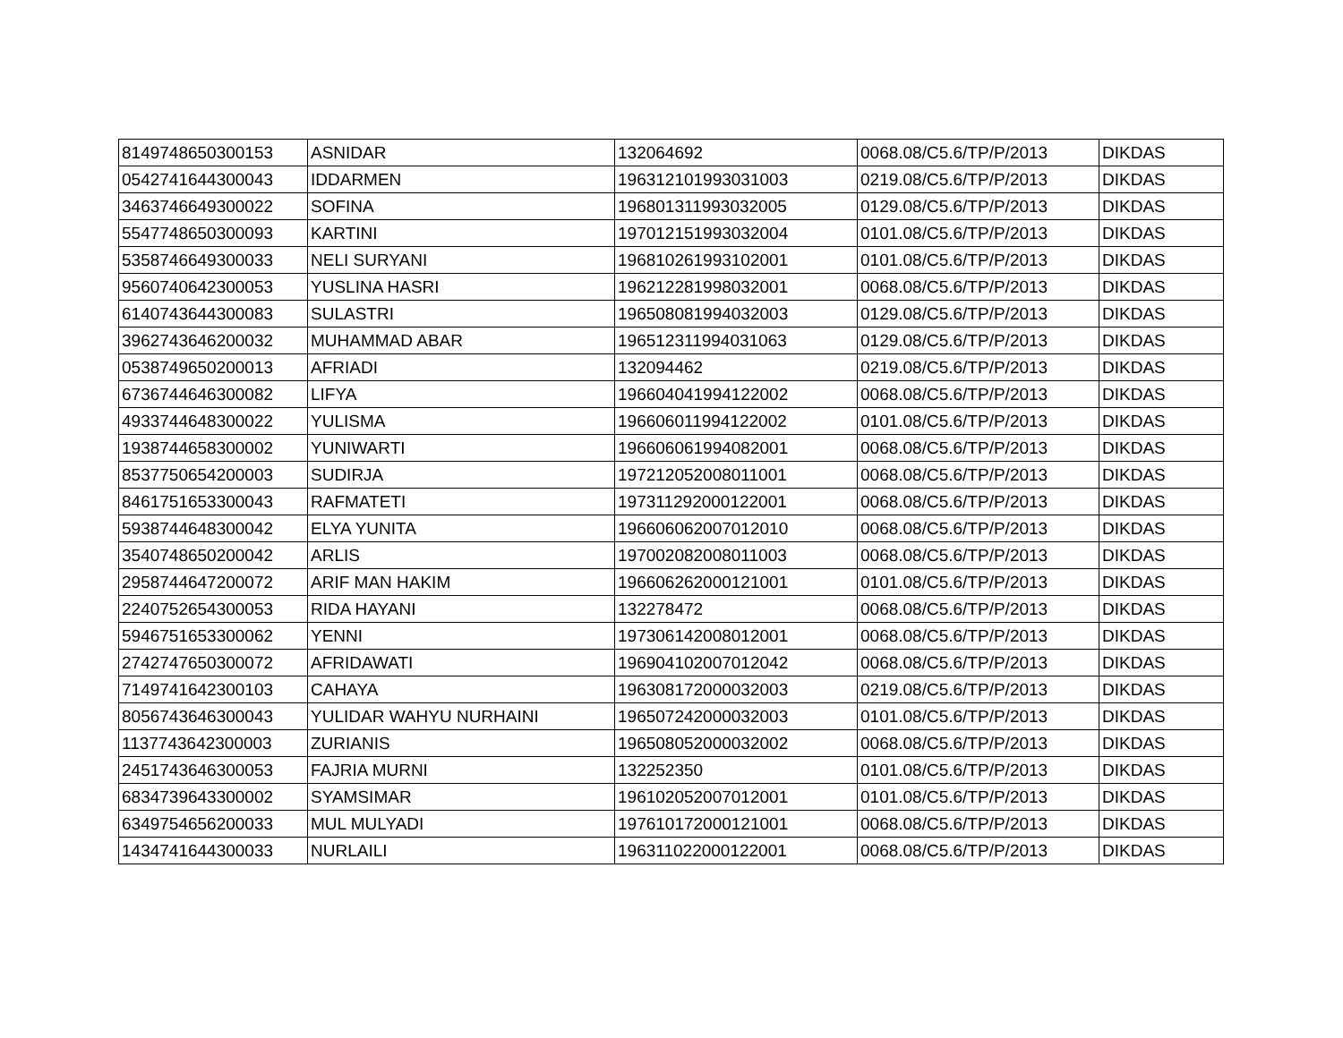| 8149748650300153 | ASNIDAR | 132064692 | 0068.08/C5.6/TP/P/2013 | DIKDAS |
| 0542741644300043 | IDDARMEN | 196312101993031003 | 0219.08/C5.6/TP/P/2013 | DIKDAS |
| 3463746649300022 | SOFINA | 196801311993032005 | 0129.08/C5.6/TP/P/2013 | DIKDAS |
| 5547748650300093 | KARTINI | 197012151993032004 | 0101.08/C5.6/TP/P/2013 | DIKDAS |
| 5358746649300033 | NELI SURYANI | 196810261993102001 | 0101.08/C5.6/TP/P/2013 | DIKDAS |
| 9560740642300053 | YUSLINA HASRI | 196212281998032001 | 0068.08/C5.6/TP/P/2013 | DIKDAS |
| 6140743644300083 | SULASTRI | 196508081994032003 | 0129.08/C5.6/TP/P/2013 | DIKDAS |
| 3962743646200032 | MUHAMMAD ABAR | 196512311994031063 | 0129.08/C5.6/TP/P/2013 | DIKDAS |
| 0538749650200013 | AFRIADI | 132094462 | 0219.08/C5.6/TP/P/2013 | DIKDAS |
| 6736744646300082 | LIFYA | 196604041994122002 | 0068.08/C5.6/TP/P/2013 | DIKDAS |
| 4933744648300022 | YULISMA | 196606011994122002 | 0101.08/C5.6/TP/P/2013 | DIKDAS |
| 1938744658300002 | YUNIWARTI | 196606061994082001 | 0068.08/C5.6/TP/P/2013 | DIKDAS |
| 8537750654200003 | SUDIRJA | 197212052008011001 | 0068.08/C5.6/TP/P/2013 | DIKDAS |
| 8461751653300043 | RAFMATETI | 197311292000122001 | 0068.08/C5.6/TP/P/2013 | DIKDAS |
| 5938744648300042 | ELYA YUNITA | 196606062007012010 | 0068.08/C5.6/TP/P/2013 | DIKDAS |
| 3540748650200042 | ARLIS | 197002082008011003 | 0068.08/C5.6/TP/P/2013 | DIKDAS |
| 2958744647200072 | ARIF MAN HAKIM | 196606262000121001 | 0101.08/C5.6/TP/P/2013 | DIKDAS |
| 2240752654300053 | RIDA HAYANI | 132278472 | 0068.08/C5.6/TP/P/2013 | DIKDAS |
| 5946751653300062 | YENNI | 197306142008012001 | 0068.08/C5.6/TP/P/2013 | DIKDAS |
| 2742747650300072 | AFRIDAWATI | 196904102007012042 | 0068.08/C5.6/TP/P/2013 | DIKDAS |
| 7149741642300103 | CAHAYA | 196308172000032003 | 0219.08/C5.6/TP/P/2013 | DIKDAS |
| 8056743646300043 | YULIDAR WAHYU NURHAINI | 196507242000032003 | 0101.08/C5.6/TP/P/2013 | DIKDAS |
| 1137743642300003 | ZURIANIS | 196508052000032002 | 0068.08/C5.6/TP/P/2013 | DIKDAS |
| 2451743646300053 | FAJRIA MURNI | 132252350 | 0101.08/C5.6/TP/P/2013 | DIKDAS |
| 6834739643300002 | SYAMSIMAR | 196102052007012001 | 0101.08/C5.6/TP/P/2013 | DIKDAS |
| 6349754656200033 | MUL MULYADI | 197610172000121001 | 0068.08/C5.6/TP/P/2013 | DIKDAS |
| 1434741644300033 | NURLAILI | 196311022000122001 | 0068.08/C5.6/TP/P/2013 | DIKDAS |